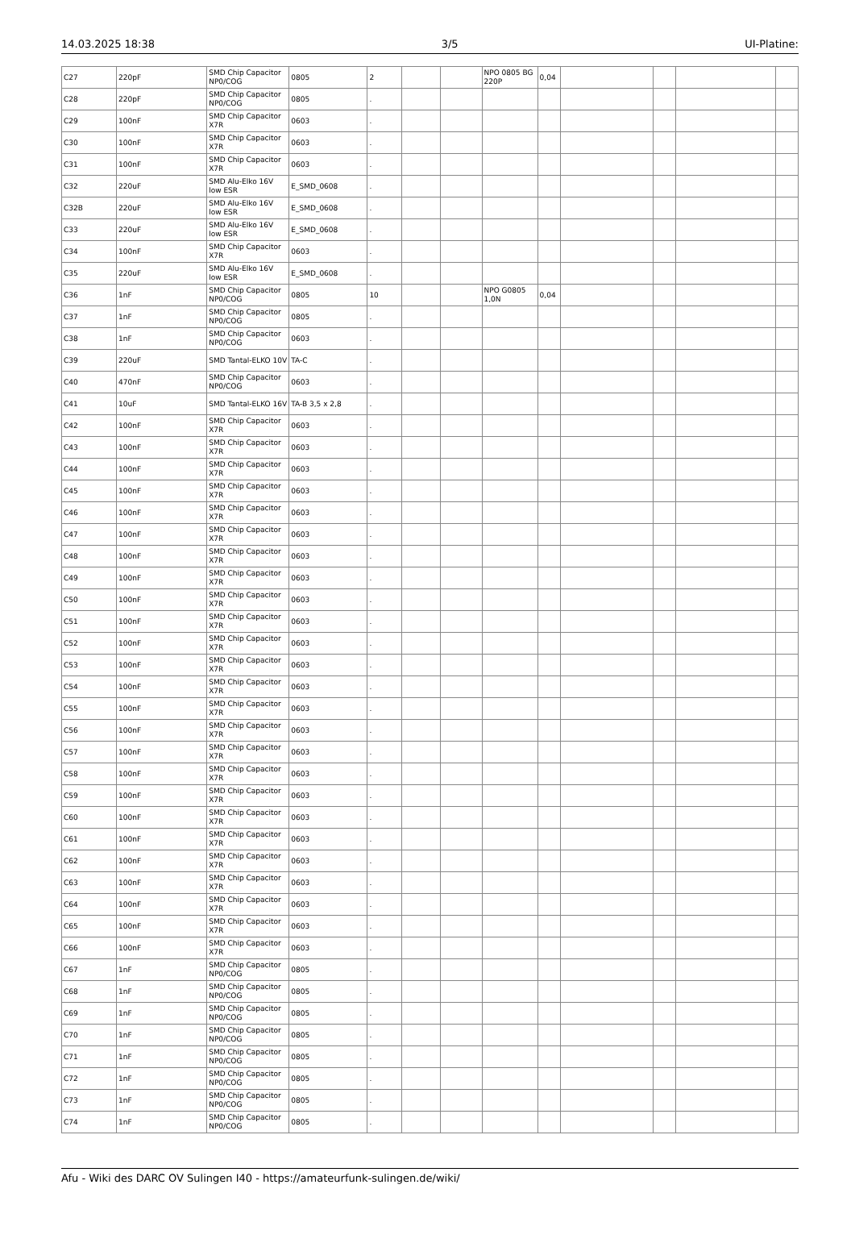14.03.2025 18:38 3/5 UI-Platine:
| C27 | 220pF | SMD Chip Capacitor NP0/COG | 0805 | 2 | | | NPO 0805 BG 220P | 0,04 | | | | |
| C28 | 220pF | SMD Chip Capacitor NP0/COG | 0805 | . | | | | | | | | |
| C29 | 100nF | SMD Chip Capacitor X7R | 0603 | . | | | | | | | | |
| C30 | 100nF | SMD Chip Capacitor X7R | 0603 | . | | | | | | | | |
| C31 | 100nF | SMD Chip Capacitor X7R | 0603 | . | | | | | | | | |
| C32 | 220uF | SMD Alu-Elko 16V low ESR | E_SMD_0608 | . | | | | | | | | |
| C32B | 220uF | SMD Alu-Elko 16V low ESR | E_SMD_0608 | . | | | | | | | | |
| C33 | 220uF | SMD Alu-Elko 16V low ESR | E_SMD_0608 | . | | | | | | | | |
| C34 | 100nF | SMD Chip Capacitor X7R | 0603 | . | | | | | | | | |
| C35 | 220uF | SMD Alu-Elko 16V low ESR | E_SMD_0608 | . | | | | | | | | |
| C36 | 1nF | SMD Chip Capacitor NP0/COG | 0805 | 10 | | | NPO G0805 1,0N | 0,04 | | | | |
| C37 | 1nF | SMD Chip Capacitor NP0/COG | 0805 | . | | | | | | | | |
| C38 | 1nF | SMD Chip Capacitor NP0/COG | 0603 | . | | | | | | | | |
| C39 | 220uF | SMD Tantal-ELKO 10V | TA-C | . | | | | | | | | |
| C40 | 470nF | SMD Chip Capacitor NP0/COG | 0603 | . | | | | | | | | |
| C41 | 10uF | SMD Tantal-ELKO 16V | TA-B 3,5 x 2,8 | . | | | | | | | | |
| C42 | 100nF | SMD Chip Capacitor X7R | 0603 | . | | | | | | | | |
| C43 | 100nF | SMD Chip Capacitor X7R | 0603 | . | | | | | | | | |
| C44 | 100nF | SMD Chip Capacitor X7R | 0603 | . | | | | | | | | |
| C45 | 100nF | SMD Chip Capacitor X7R | 0603 | . | | | | | | | | |
| C46 | 100nF | SMD Chip Capacitor X7R | 0603 | . | | | | | | | | |
| C47 | 100nF | SMD Chip Capacitor X7R | 0603 | . | | | | | | | | |
| C48 | 100nF | SMD Chip Capacitor X7R | 0603 | . | | | | | | | | |
| C49 | 100nF | SMD Chip Capacitor X7R | 0603 | . | | | | | | | | |
| C50 | 100nF | SMD Chip Capacitor X7R | 0603 | . | | | | | | | | |
| C51 | 100nF | SMD Chip Capacitor X7R | 0603 | . | | | | | | | | |
| C52 | 100nF | SMD Chip Capacitor X7R | 0603 | . | | | | | | | | |
| C53 | 100nF | SMD Chip Capacitor X7R | 0603 | . | | | | | | | | |
| C54 | 100nF | SMD Chip Capacitor X7R | 0603 | . | | | | | | | | |
| C55 | 100nF | SMD Chip Capacitor X7R | 0603 | . | | | | | | | | |
| C56 | 100nF | SMD Chip Capacitor X7R | 0603 | . | | | | | | | | |
| C57 | 100nF | SMD Chip Capacitor X7R | 0603 | . | | | | | | | | |
| C58 | 100nF | SMD Chip Capacitor X7R | 0603 | . | | | | | | | | |
| C59 | 100nF | SMD Chip Capacitor X7R | 0603 | . | | | | | | | | |
| C60 | 100nF | SMD Chip Capacitor X7R | 0603 | . | | | | | | | | |
| C61 | 100nF | SMD Chip Capacitor X7R | 0603 | . | | | | | | | | |
| C62 | 100nF | SMD Chip Capacitor X7R | 0603 | . | | | | | | | | |
| C63 | 100nF | SMD Chip Capacitor X7R | 0603 | . | | | | | | | | |
| C64 | 100nF | SMD Chip Capacitor X7R | 0603 | . | | | | | | | | |
| C65 | 100nF | SMD Chip Capacitor X7R | 0603 | . | | | | | | | | |
| C66 | 100nF | SMD Chip Capacitor X7R | 0603 | . | | | | | | | | |
| C67 | 1nF | SMD Chip Capacitor NP0/COG | 0805 | . | | | | | | | | |
| C68 | 1nF | SMD Chip Capacitor NP0/COG | 0805 | . | | | | | | | | |
| C69 | 1nF | SMD Chip Capacitor NP0/COG | 0805 | . | | | | | | | | |
| C70 | 1nF | SMD Chip Capacitor NP0/COG | 0805 | . | | | | | | | | |
| C71 | 1nF | SMD Chip Capacitor NP0/COG | 0805 | . | | | | | | | | |
| C72 | 1nF | SMD Chip Capacitor NP0/COG | 0805 | . | | | | | | | | |
| C73 | 1nF | SMD Chip Capacitor NP0/COG | 0805 | . | | | | | | | | |
| C74 | 1nF | SMD Chip Capacitor NP0/COG | 0805 | . | | | | | | | | |
Afu - Wiki des DARC OV Sulingen I40 - https://amateurfunk-sulingen.de/wiki/